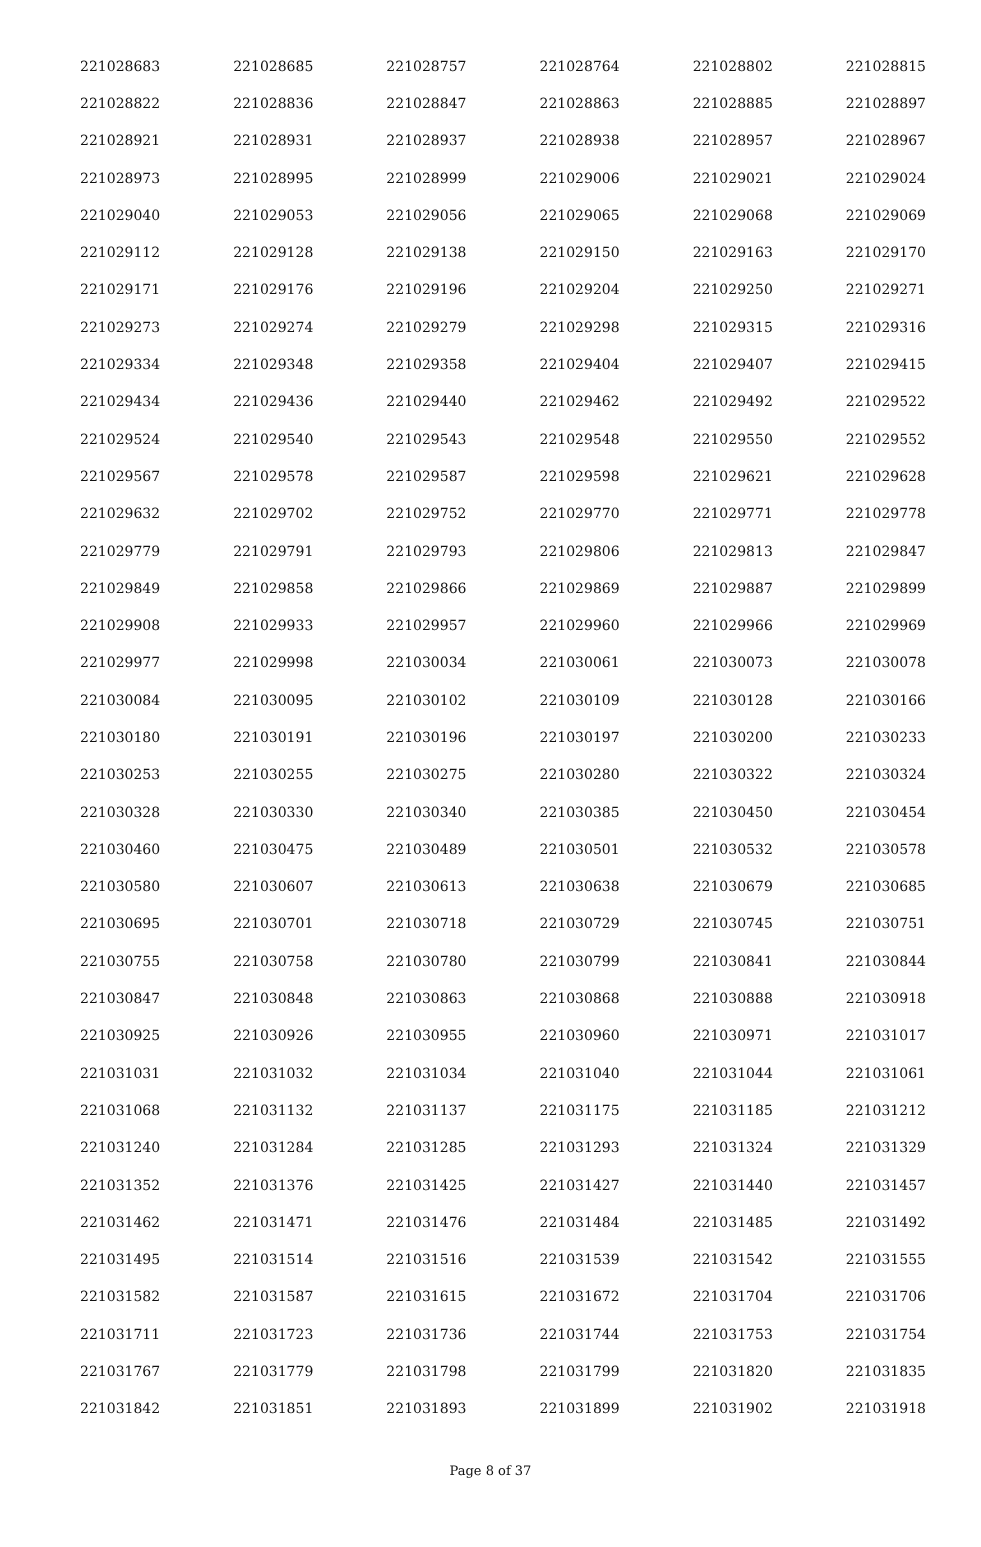| 221028683 | 221028685 | 221028757 | 221028764 | 221028802 | 221028815 |
| 221028822 | 221028836 | 221028847 | 221028863 | 221028885 | 221028897 |
| 221028921 | 221028931 | 221028937 | 221028938 | 221028957 | 221028967 |
| 221028973 | 221028995 | 221028999 | 221029006 | 221029021 | 221029024 |
| 221029040 | 221029053 | 221029056 | 221029065 | 221029068 | 221029069 |
| 221029112 | 221029128 | 221029138 | 221029150 | 221029163 | 221029170 |
| 221029171 | 221029176 | 221029196 | 221029204 | 221029250 | 221029271 |
| 221029273 | 221029274 | 221029279 | 221029298 | 221029315 | 221029316 |
| 221029334 | 221029348 | 221029358 | 221029404 | 221029407 | 221029415 |
| 221029434 | 221029436 | 221029440 | 221029462 | 221029492 | 221029522 |
| 221029524 | 221029540 | 221029543 | 221029548 | 221029550 | 221029552 |
| 221029567 | 221029578 | 221029587 | 221029598 | 221029621 | 221029628 |
| 221029632 | 221029702 | 221029752 | 221029770 | 221029771 | 221029778 |
| 221029779 | 221029791 | 221029793 | 221029806 | 221029813 | 221029847 |
| 221029849 | 221029858 | 221029866 | 221029869 | 221029887 | 221029899 |
| 221029908 | 221029933 | 221029957 | 221029960 | 221029966 | 221029969 |
| 221029977 | 221029998 | 221030034 | 221030061 | 221030073 | 221030078 |
| 221030084 | 221030095 | 221030102 | 221030109 | 221030128 | 221030166 |
| 221030180 | 221030191 | 221030196 | 221030197 | 221030200 | 221030233 |
| 221030253 | 221030255 | 221030275 | 221030280 | 221030322 | 221030324 |
| 221030328 | 221030330 | 221030340 | 221030385 | 221030450 | 221030454 |
| 221030460 | 221030475 | 221030489 | 221030501 | 221030532 | 221030578 |
| 221030580 | 221030607 | 221030613 | 221030638 | 221030679 | 221030685 |
| 221030695 | 221030701 | 221030718 | 221030729 | 221030745 | 221030751 |
| 221030755 | 221030758 | 221030780 | 221030799 | 221030841 | 221030844 |
| 221030847 | 221030848 | 221030863 | 221030868 | 221030888 | 221030918 |
| 221030925 | 221030926 | 221030955 | 221030960 | 221030971 | 221031017 |
| 221031031 | 221031032 | 221031034 | 221031040 | 221031044 | 221031061 |
| 221031068 | 221031132 | 221031137 | 221031175 | 221031185 | 221031212 |
| 221031240 | 221031284 | 221031285 | 221031293 | 221031324 | 221031329 |
| 221031352 | 221031376 | 221031425 | 221031427 | 221031440 | 221031457 |
| 221031462 | 221031471 | 221031476 | 221031484 | 221031485 | 221031492 |
| 221031495 | 221031514 | 221031516 | 221031539 | 221031542 | 221031555 |
| 221031582 | 221031587 | 221031615 | 221031672 | 221031704 | 221031706 |
| 221031711 | 221031723 | 221031736 | 221031744 | 221031753 | 221031754 |
| 221031767 | 221031779 | 221031798 | 221031799 | 221031820 | 221031835 |
| 221031842 | 221031851 | 221031893 | 221031899 | 221031902 | 221031918 |
Page 8 of 37